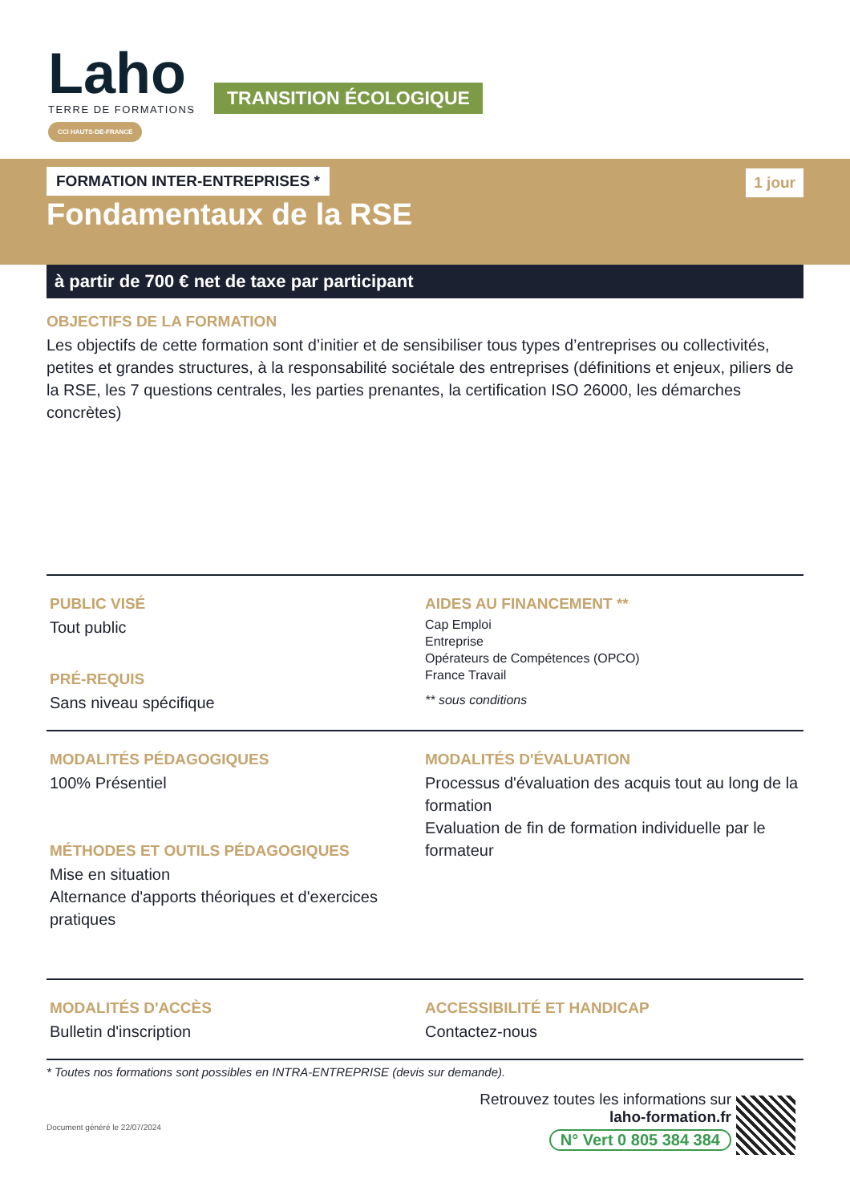Laho
TERRE DE FORMATIONS
CCI HAUTS-DE-FRANCE
TRANSITION ÉCOLOGIQUE
FORMATION INTER-ENTREPRISES * 1 jour
Fondamentaux de la RSE
à partir de 700 € net de taxe par participant
OBJECTIFS DE LA FORMATION
Les objectifs de cette formation sont d’initier et de sensibiliser tous types d’entreprises ou collectivités, petites et grandes structures, à la responsabilité sociétale des entreprises (définitions et enjeux, piliers de la RSE, les 7 questions centrales, les parties prenantes, la certification ISO 26000, les démarches concrètes)
PUBLIC VISÉ
Tout public
PRÉ-REQUIS
Sans niveau spécifique
AIDES AU FINANCEMENT **
Cap Emploi
Entreprise
Opérateurs de Compétences (OPCO)
France Travail
** sous conditions
MODALITÉS PÉDAGOGIQUES
100% Présentiel
MÉTHODES ET OUTILS PÉDAGOGIQUES
Mise en situation
Alternance d'apports théoriques et d'exercices pratiques
MODALITÉS D'ÉVALUATION
Processus d'évaluation des acquis tout au long de la formation
Evaluation de fin de formation individuelle par le formateur
MODALITÉS D'ACCÈS
Bulletin d'inscription
ACCESSIBILITÉ ET HANDICAP
Contactez-nous
* Toutes nos formations sont possibles en INTRA-ENTREPRISE (devis sur demande).
Document généré le 22/07/2024
Retrouvez toutes les informations sur
laho-formation.fr
N° Vert 0 805 384 384